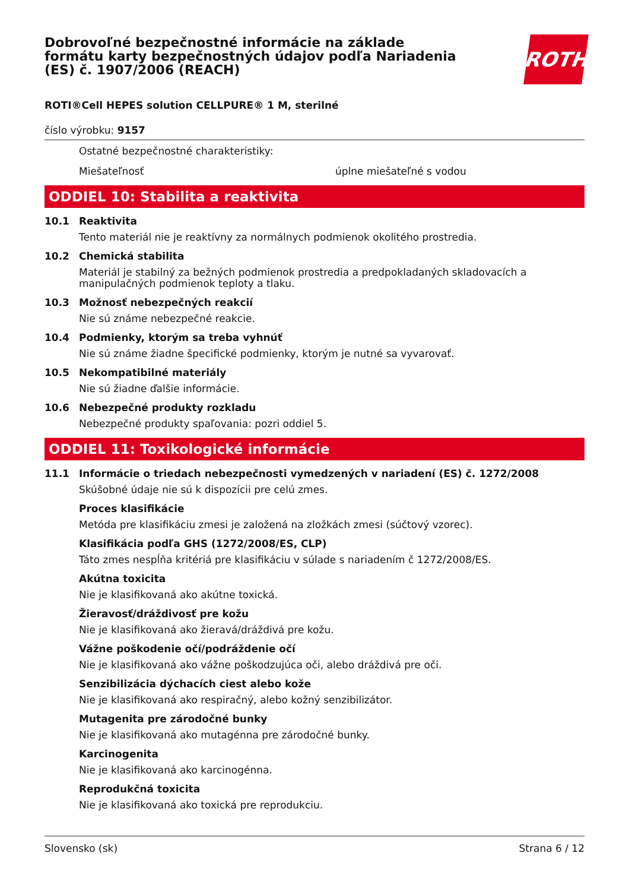Dobrovoľné bezpečnostné informácie na základe formátu karty bezpečnostných údajov podľa Nariadenia (ES) č. 1907/2006 (REACH)
ROTH
ROTI®Cell HEPES solution CELLPURE® 1 M, sterilné
číslo výrobku: 9157
Ostatné bezpečnostné charakteristiky:
Miešateľnosť úplne miešateľné s vodou
ODDIEL 10: Stabilita a reaktivita
10.1 Reaktivita
Tento materiál nie je reaktívny za normálnych podmienok okolitého prostredia.
10.2 Chemická stabilita
Materiál je stabilný za bežných podmienok prostredia a predpokladaných skladovacích a manipulačných podmienok teploty a tlaku.
10.3 Možnosť nebezpečných reakcií
Nie sú známe nebezpečné reakcie.
10.4 Podmienky, ktorým sa treba vyhnúť
Nie sú známe žiadne špecifické podmienky, ktorým je nutné sa vyvarovať.
10.5 Nekompatibilné materiály
Nie sú žiadne ďalšie informácie.
10.6 Nebezpečné produkty rozkladu
Nebezpečné produkty spaľovania: pozri oddiel 5.
ODDIEL 11: Toxikologické informácie
11.1 Informácie o triedach nebezpečnosti vymedzených v nariadení (ES) č. 1272/2008
Skúšobné údaje nie sú k dispozícii pre celú zmes.
Proces klasifikácie
Metóda pre klasifikáciu zmesi je založená na zložkách zmesi (súčtový vzorec).
Klasifikácia podľa GHS (1272/2008/ES, CLP)
Táto zmes nespĺňa kritériá pre klasifikáciu v súlade s nariadením č 1272/2008/ES.
Akútna toxicita
Nie je klasifikovaná ako akútne toxická.
Žieravosť/dráždivosť pre kožu
Nie je klasifikovaná ako žieravá/dráždivá pre kožu.
Vážne poškodenie očí/podráždenie očí
Nie je klasifikovaná ako vážne poškodzujúca oči, alebo dráždivá pre oči.
Senzibilizácia dýchacích ciest alebo kože
Nie je klasifikovaná ako respiračný, alebo kožný senzibilizátor.
Mutagenita pre zárodočné bunky
Nie je klasifikovaná ako mutagénna pre zárodočné bunky.
Karcinogenita
Nie je klasifikovaná ako karcinogénna.
Reprodukčná toxicita
Nie je klasifikovaná ako toxická pre reprodukciu.
Slovensko (sk) Strana 6 / 12